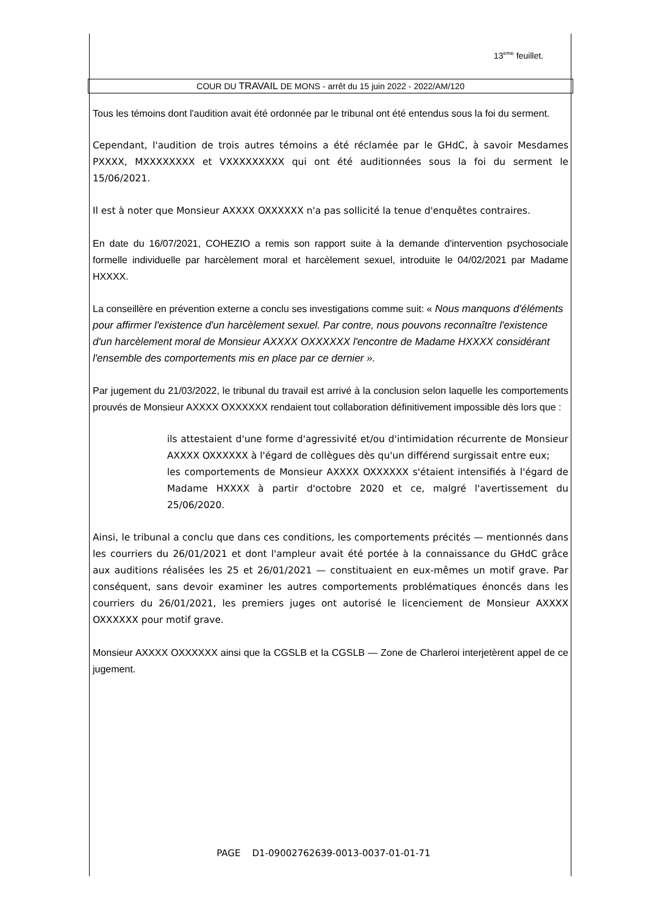13<sup>eme</sup> feuillet.
COUR DU TRAVAIL DE MONS - arrêt du 15 juin 2022 - 2022/AM/120
Tous les témoins dont l'audition avait été ordonnée par le tribunal ont été entendus sous la foi du serment.
Cependant, l'audition de trois autres témoins a été réclamée par le GHdC, à savoir Mesdames PXXXX, MXXXXXXXX et VXXXXXXXXX qui ont été auditionnées sous la foi du serment le 15/06/2021.
Il est à noter que Monsieur AXXXX OXXXXXX n'a pas sollicité la tenue d'enquêtes contraires.
En date du 16/07/2021, COHEZIO a remis son rapport suite à la demande d'intervention psychosociale formelle individuelle par harcèlement moral et harcèlement sexuel, introduite le 04/02/2021 par Madame HXXXX.
La conseillère en prévention externe a conclu ses investigations comme suit: « Nous manquons d'éléments pour affirmer l'existence d'un harcèlement sexuel. Par contre, nous pouvons reconnaître l'existence d'un harcèlement moral de Monsieur AXXXX OXXXXXX l'encontre de Madame HXXXX considérant l'ensemble des comportements mis en place par ce dernier ».
Par jugement du 21/03/2022, le tribunal du travail est arrivé à la conclusion selon laquelle les comportements prouvés de Monsieur AXXXX OXXXXXX rendaient tout collaboration définitivement impossible dès lors que :
ils attestaient d'une forme d'agressivité et/ou d'intimidation récurrente de Monsieur AXXXX OXXXXXX à l'égard de collègues dès qu'un différend surgissait entre eux;
les comportements de Monsieur AXXXX OXXXXXX s'étaient intensifiés à l'égard de Madame HXXXX à partir d'octobre 2020 et ce, malgré l'avertissement du 25/06/2020.
Ainsi, le tribunal a conclu que dans ces conditions, les comportements précités — mentionnés dans les courriers du 26/01/2021 et dont l'ampleur avait été portée à la connaissance du GHdC grâce aux auditions réalisées les 25 et 26/01/2021 — constituaient en eux-mêmes un motif grave. Par conséquent, sans devoir examiner les autres comportements problématiques énoncés dans les courriers du 26/01/2021, les premiers juges ont autorisé le licenciement de Monsieur AXXXX OXXXXXX pour motif grave.
Monsieur AXXXX OXXXXXX ainsi que la CGSLB et la CGSLB — Zone de Charleroi interjetèrent appel de ce jugement.
PAGE D1-09002762639-0013-0037-01-01-71